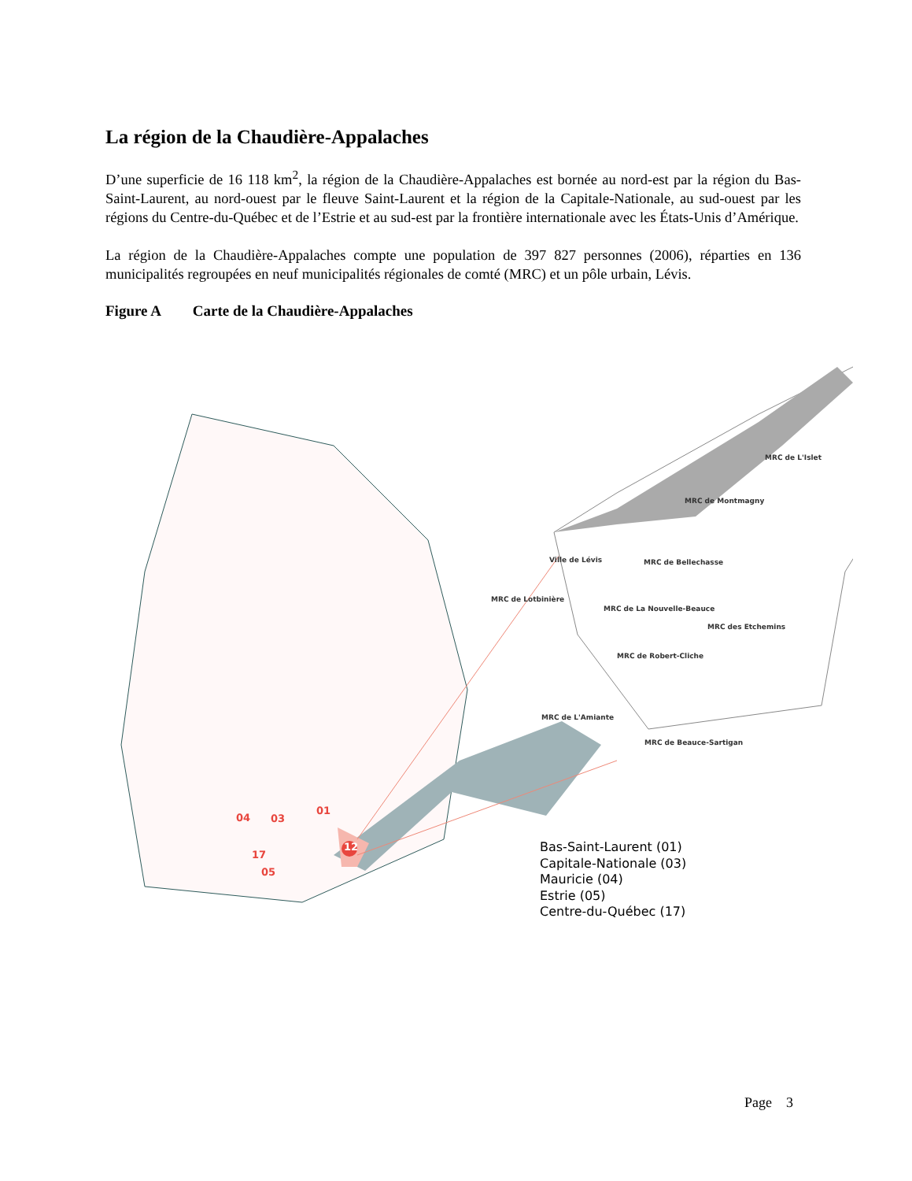La région de la Chaudière-Appalaches
D’une superficie de 16 118 km<sup>2</sup>, la région de la Chaudière-Appalaches est bornée au nord-est par la région du Bas-Saint-Laurent, au nord-ouest par le fleuve Saint-Laurent et la région de la Capitale-Nationale, au sud-ouest par les régions du Centre-du-Québec et de l’Estrie et au sud-est par la frontière internationale avec les États-Unis d’Amérique.
La région de la Chaudière-Appalaches compte une population de 397 827 personnes (2006), réparties en 136 municipalités regroupées en neuf municipalités régionales de comté (MRC) et un pôle urbain, Lévis.
Figure A Carte de la Chaudière-Appalaches
MRC de L'Islet
MRC de Montmagny
Ville de Lévis MRC de Bellechasse
MRC de Lotbinière
MRC de La Nouvelle-Beauce
MRC des Etchemins
MRC de Robert-Cliche
MRC de L'Amiante
MRC de Beauce-Sartigan
04 03
01
12
17
05
Bas-Saint-Laurent (01)
Capitale-Nationale (03)
Mauricie (04)
Estrie (05)
Centre-du-Québec (17)
Page 3